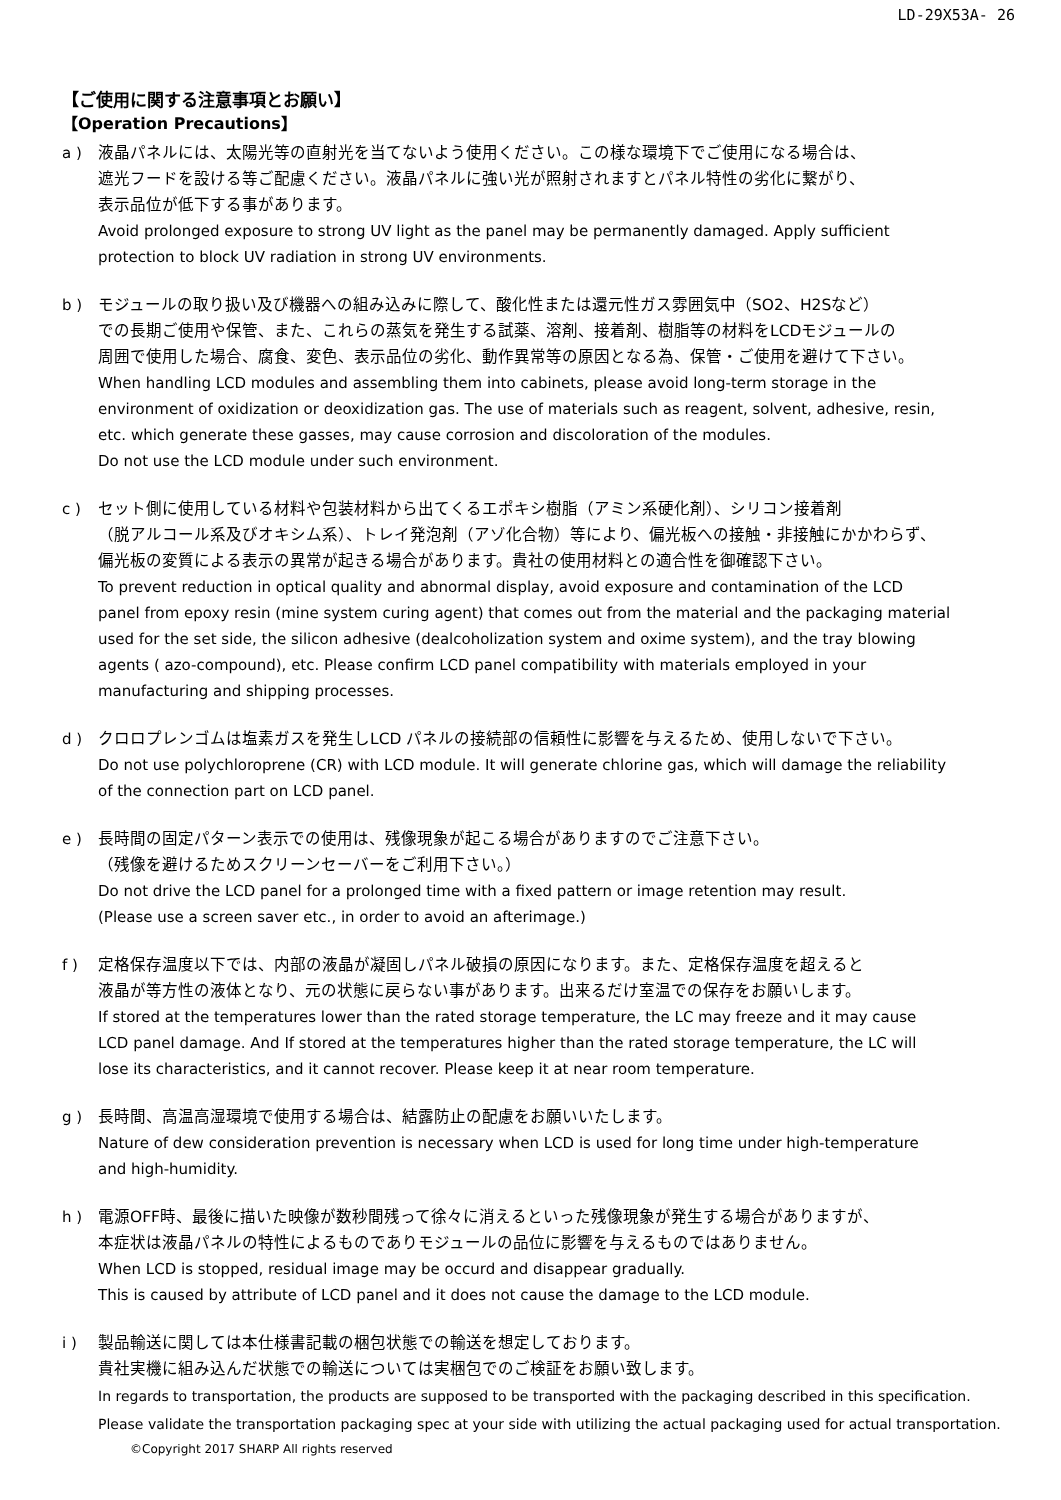LD-29X53A- 26
【ご使用に関する注意事項とお願い】
【Operation Precautions】
a ) 液晶パネルには、太陽光等の直射光を当てないよう使用ください。この様な環境下でご使用になる場合は、
遮光フードを設ける等ご配慮ください。液晶パネルに強い光が照射されますとパネル特性の劣化に繋がり、
表示品位が低下する事があります。
Avoid prolonged exposure to strong UV light as the panel may be permanently damaged. Apply sufficient
protection to block UV radiation in strong UV environments.
b ) モジュールの取り扱い及び機器への組み込みに際して、酸化性または還元性ガス雰囲気中（SO2、H2Sなど）
での長期ご使用や保管、また、これらの蒸気を発生する試薬、溶剤、接着剤、樹脂等の材料をLCDモジュールの
周囲で使用した場合、腐食、変色、表示品位の劣化、動作異常等の原因となる為、保管・ご使用を避けて下さい。
When handling LCD modules and assembling them into cabinets, please avoid long-term storage in the
environment of oxidization or deoxidization gas. The use of materials such as reagent, solvent, adhesive, resin,
etc. which generate these gasses, may cause corrosion and discoloration of the modules.
Do not use the LCD module under such environment.
c ) セット側に使用している材料や包装材料から出てくるエポキシ樹脂（アミン系硬化剤）、シリコン接着剤
（脱アルコール系及びオキシム系）、トレイ発泡剤（アゾ化合物）等により、偏光板への接触・非接触にかかわらず、
偏光板の変質による表示の異常が起きる場合があります。貴社の使用材料との適合性を御確認下さい。
To prevent reduction in optical quality and abnormal display, avoid exposure and contamination of the LCD
panel from epoxy resin (mine system curing agent) that comes out from the material and the packaging material
used for the set side, the silicon adhesive (dealcoholization system and oxime system), and the tray blowing
agents ( azo-compound), etc. Please confirm LCD panel compatibility with materials employed in your
manufacturing and shipping processes.
d ) クロロプレンゴムは塩素ガスを発生しLCD パネルの接続部の信頼性に影響を与えるため、使用しないで下さい。
Do not use polychloroprene (CR) with LCD module. It will generate chlorine gas, which will damage the reliability
of the connection part on LCD panel.
e ) 長時間の固定パターン表示での使用は、残像現象が起こる場合がありますのでご注意下さい。
（残像を避けるためスクリーンセーバーをご利用下さい。）
Do not drive the LCD panel for a prolonged time with a fixed pattern or image retention may result.
(Please use a screen saver etc., in order to avoid an afterimage.)
f ) 定格保存温度以下では、内部の液晶が凝固しパネル破損の原因になります。また、定格保存温度を超えると
液晶が等方性の液体となり、元の状態に戻らない事があります。出来るだけ室温での保存をお願いします。
If stored at the temperatures lower than the rated storage temperature, the LC may freeze and it may cause
LCD panel damage. And If stored at the temperatures higher than the rated storage temperature, the LC will
lose its characteristics, and it cannot recover. Please keep it at near room temperature.
g ) 長時間、高温高湿環境で使用する場合は、結露防止の配慮をお願いいたします。
Nature of dew consideration prevention is necessary when LCD is used for long time under high-temperature
and high-humidity.
h ) 電源OFF時、最後に描いた映像が数秒間残って徐々に消えるといった残像現象が発生する場合がありますが、
本症状は液晶パネルの特性によるものでありモジュールの品位に影響を与えるものではありません。
When LCD is stopped, residual image may be occurd and disappear gradually.
This is caused by attribute of LCD panel and it does not cause the damage to the LCD module.
i ) 製品輸送に関しては本仕様書記載の梱包状態での輸送を想定しております。
貴社実機に組み込んだ状態での輸送については実梱包でのご検証をお願い致します。
In regards to transportation, the products are supposed to be transported with the packaging described in this specification.
Please validate the transportation packaging spec at your side with utilizing the actual packaging used for actual transportation.
©Copyright 2017 SHARP All rights reserved